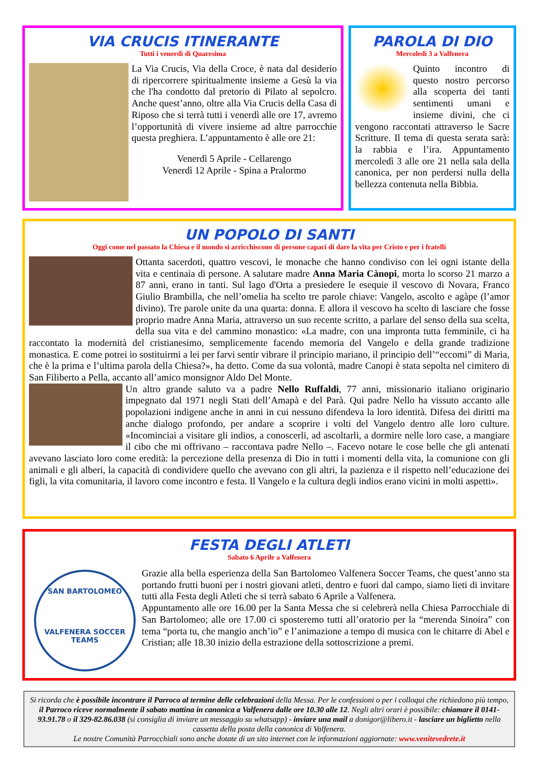VIA CRUCIS ITINERANTE
Tutti i venerdì di Quaresima
La Via Crucis, Via della Croce, è nata dal desiderio di ripercorrere spiritualmente insieme a Gesù la via che l'ha condotto dal pretorio di Pilato al sepolcro. Anche quest’anno, oltre alla Via Crucis della Casa di Riposo che si terrà tutti i venerdì alle ore 17, avremo l’opportunità di vivere insieme ad altre parrocchie questa preghiera. L’appuntamento è alle ore 21:
Venerdì 5 Aprile - Cellarengo
Venerdì 12 Aprile - Spina a Pralormo
PAROLA DI DIO
Mercoledì 3 a Valfenera
Quinto incontro di questo nostro percorso alla scoperta dei tanti sentimenti umani e insieme divini, che ci vengono raccontati attraverso le Sacre Scritture. Il tema di questa serata sarà: la rabbia e l’ira. Appuntamento mercoledì 3 alle ore 21 nella sala della canonica, per non perdersi nulla della bellezza contenuta nella Bibbia.
UN POPOLO DI SANTI
Oggi come nel passato la Chiesa e il mondo si arricchiscono di persone capaci di dare la vita per Cristo e per i fratelli
Ottanta sacerdoti, quattro vescovi, le monache che hanno condiviso con lei ogni istante della vita e centinaia di persone. A salutare madre Anna Maria Cànopi, morta lo scorso 21 marzo a 87 anni, erano in tanti. Sul lago d'Orta a presiedere le esequie il vescovo di Novara, Franco Giulio Brambilla, che nell’omelia ha scelto tre parole chiave: Vangelo, ascolto e agàpe (l’amor divino). Tre parole unite da una quarta: donna. E allora il vescovo ha scelto di lasciare che fosse proprio madre Anna Maria, attraverso un suo recente scritto, a parlare del senso della sua scelta, della sua vita e del cammino monastico: «La madre, con una impronta tutta femminile, ci ha raccontato la modernità del cristianesimo, semplicemente facendo memoria del Vangelo e della grande tradizione monastica. E come potrei io sostituirmi a lei per farvi sentir vibrare il principio mariano, il principio dell’“eccomi” di Maria, che è la prima e l’ultima parola della Chiesa?», ha detto. Come da sua volontà, madre Canopi è stata sepolta nel cimitero di San Filiberto a Pella, accanto all’amico monsignor Aldo Del Monte.
Un altro grande saluto va a padre Nello Ruffaldi, 77 anni, missionario italiano originario impegnato dal 1971 negli Stati dell’Amapà e del Parà. Qui padre Nello ha vissuto accanto alle popolazioni indigene anche in anni in cui nessuno difendeva la loro identità. Difesa dei diritti ma anche dialogo profondo, per andare a scoprire i volti del Vangelo dentro alle loro culture. «Incominciai a visitare gli indios, a conoscerli, ad ascoltarli, a dormire nelle loro case, a mangiare il cibo che mi offrivano – raccontava padre Nello –. Facevo notare le cose belle che gli antenati avevano lasciato loro come eredità: la percezione della presenza di Dio in tutti i momenti della vita, la comunione con gli animali e gli alberi, la capacità di condividere quello che avevano con gli altri, la pazienza e il rispetto nell’educazione dei figli, la vita comunitaria, il lavoro come incontro e festa. Il Vangelo e la cultura degli indios erano vicini in molti aspetti».
FESTA DEGLI ATLETI
Sabato 6 Aprile a Valfenera
SAN BARTOLOMEO
VALFENERA SOCCER TEAMS
Grazie alla bella esperienza della San Bartolomeo Valfenera Soccer Teams, che quest’anno sta portando frutti buoni per i nostri giovani atleti, dentro e fuori dal campo, siamo lieti di invitare tutti alla Festa degli Atleti che si terrà sabato 6 Aprile a Valfenera.
Appuntamento alle ore 16.00 per la Santa Messa che si celebrerà nella Chiesa Parrocchiale di San Bartolomeo; alle ore 17.00 ci sposteremo tutti all’oratorio per la “merenda Sinoira” con tema “porta tu, che mangio anch’io” e l’animazione a tempo di musica con le chitarre di Abel e Cristian; alle 18.30 inizio della estrazione della sottoscrizione a premi.
Si ricorda che è possibile incontrare il Parroco al termine delle celebrazioni della Messa. Per le confessioni o per i colloqui che richiedono più tempo, il Parroco riceve normalmente il sabato mattina in canonica a Valfenera dalle ore 10.30 alle 12. Negli altri orari è possibile: chiamare il 0141-93.91.78 o il 329-82.86.038 (si consiglia di inviare un messaggio su whatsapp) - inviare una mail a donigor@libero.it - lasciare un biglietto nella cassetta della posta della canonica di Valfenera.
Le nostre Comunità Parrocchiali sono anche dotate di un sito internet con le informazioni aggiornate: www.venitevedrete.it